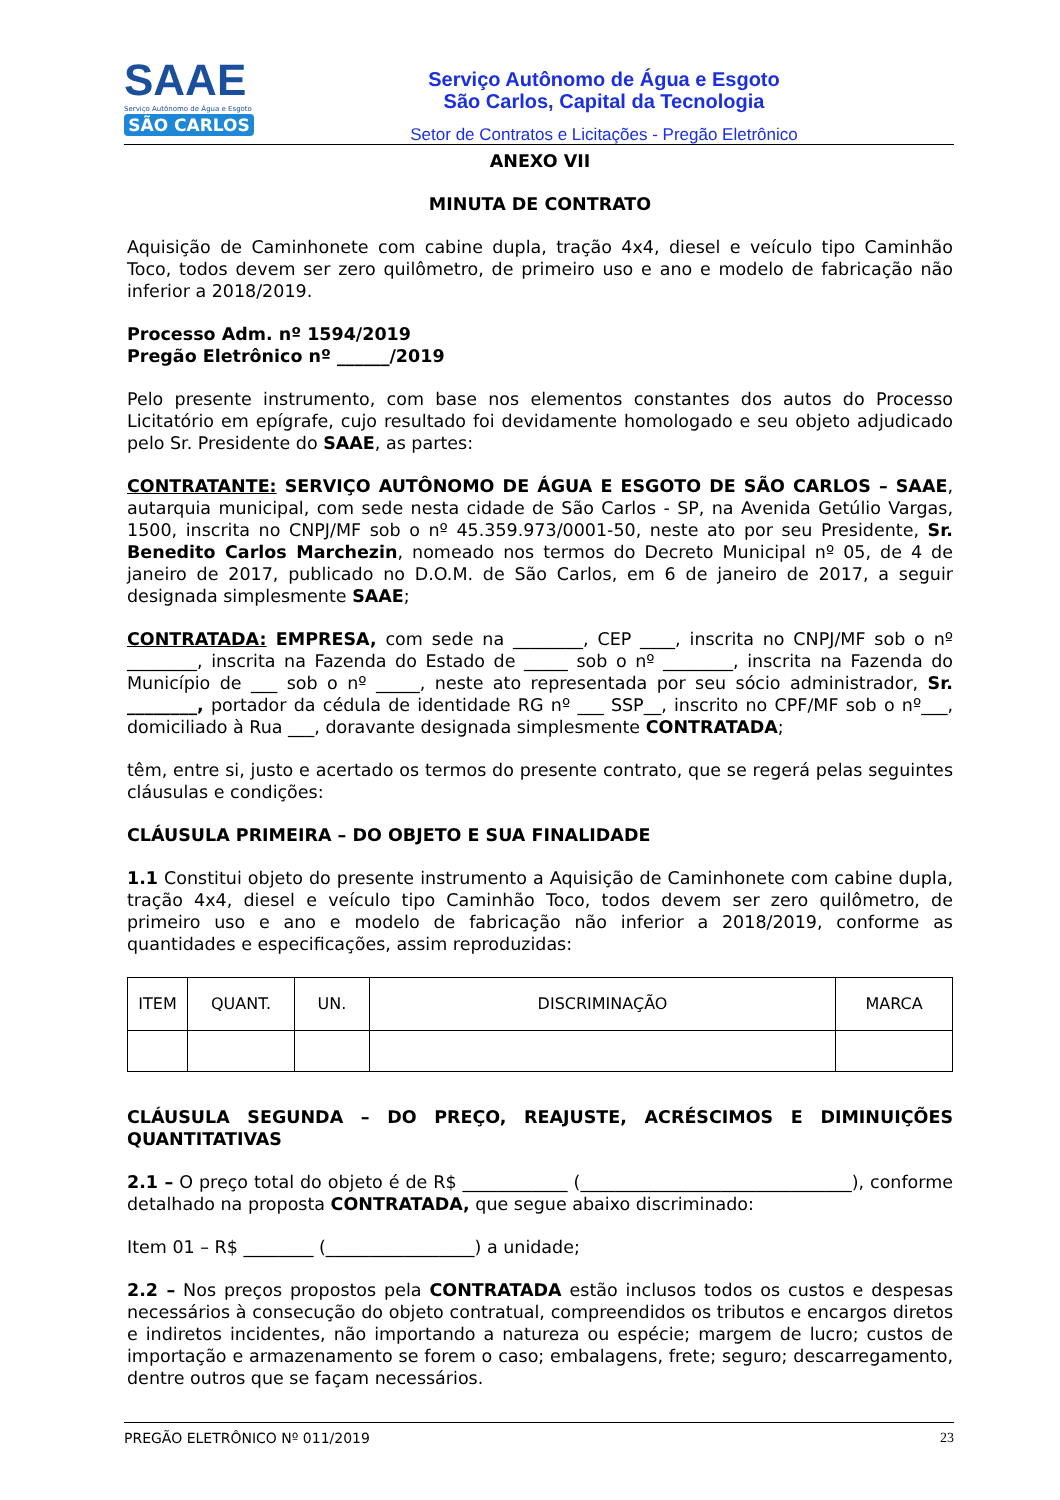SAAE
Serviço Autônomo de Água e Esgoto
SÃO CARLOS
Serviço Autônomo de Água e Esgoto
São Carlos, Capital da Tecnologia
Setor de Contratos e Licitações - Pregão Eletrônico
ANEXO VII
MINUTA DE CONTRATO
Aquisição de Caminhonete com cabine dupla, tração 4x4, diesel e veículo tipo Caminhão Toco, todos devem ser zero quilômetro, de primeiro uso e ano e modelo de fabricação não inferior a 2018/2019.
Processo Adm. nº 1594/2019
Pregão Eletrônico nº ______/2019
Pelo presente instrumento, com base nos elementos constantes dos autos do Processo Licitatório em epígrafe, cujo resultado foi devidamente homologado e seu objeto adjudicado pelo Sr. Presidente do SAAE, as partes:
CONTRATANTE: SERVIÇO AUTÔNOMO DE ÁGUA E ESGOTO DE SÃO CARLOS – SAAE, autarquia municipal, com sede nesta cidade de São Carlos - SP, na Avenida Getúlio Vargas, 1500, inscrita no CNPJ/MF sob o nº 45.359.973/0001-50, neste ato por seu Presidente, Sr. Benedito Carlos Marchezin, nomeado nos termos do Decreto Municipal nº 05, de 4 de janeiro de 2017, publicado no D.O.M. de São Carlos, em 6 de janeiro de 2017, a seguir designada simplesmente SAAE;
CONTRATADA: EMPRESA, com sede na ________, CEP ____, inscrita no CNPJ/MF sob o nº ________, inscrita na Fazenda do Estado de _____ sob o nº ________, inscrita na Fazenda do Município de ___ sob o nº _____, neste ato representada por seu sócio administrador, Sr. ________, portador da cédula de identidade RG nº ___ SSP__, inscrito no CPF/MF sob o nº___, domiciliado à Rua ___, doravante designada simplesmente CONTRATADA;
têm, entre si, justo e acertado os termos do presente contrato, que se regerá pelas seguintes cláusulas e condições:
CLÁUSULA PRIMEIRA – DO OBJETO E SUA FINALIDADE
1.1 Constitui objeto do presente instrumento a Aquisição de Caminhonete com cabine dupla, tração 4x4, diesel e veículo tipo Caminhão Toco, todos devem ser zero quilômetro, de primeiro uso e ano e modelo de fabricação não inferior a 2018/2019, conforme as quantidades e especificações, assim reproduzidas:
| ITEM | QUANT. | UN. | DISCRIMINAÇÃO | MARCA |
| --- | --- | --- | --- | --- |
CLÁUSULA SEGUNDA – DO PREÇO, REAJUSTE, ACRÉSCIMOS E DIMINUIÇÕES QUANTITATIVAS
2.1 – O preço total do objeto é de R$ ____________ (_______________________________), conforme detalhado na proposta CONTRATADA, que segue abaixo discriminado:
Item 01 – R$ ________ (_________________) a unidade;
2.2 – Nos preços propostos pela CONTRATADA estão inclusos todos os custos e despesas necessários à consecução do objeto contratual, compreendidos os tributos e encargos diretos e indiretos incidentes, não importando a natureza ou espécie; margem de lucro; custos de importação e armazenamento se forem o caso; embalagens, frete; seguro; descarregamento, dentre outros que se façam necessários.
PREGÃO ELETRÔNICO Nº 011/2019 23